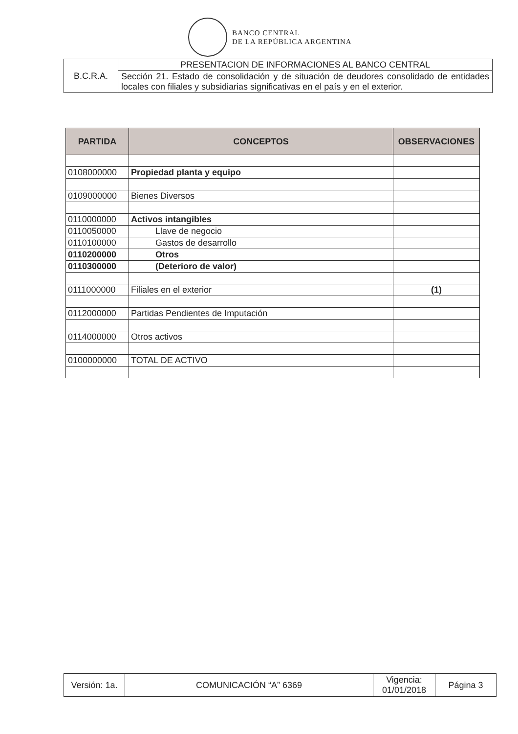BANCO CENTRAL
DE LA REPÚBLICA ARGENTINA
| B.C.R.A. | PRESENTACION DE INFORMACIONES AL BANCO CENTRAL |
| | Sección 21. Estado de consolidación y de situación de deudores consolidado de entidades locales con filiales y subsidiarias significativas en el país y en el exterior. |
| PARTIDA | CONCEPTOS | OBSERVACIONES |
| --- | --- | --- |
| 0108000000 | Propiedad planta y equipo | |
| 0109000000 | Bienes Diversos | |
| 0110000000 | Activos intangibles | |
| 0110050000 | Llave de negocio | |
| 0110100000 | Gastos de desarrollo | |
| 0110200000 | Otros | |
| 0110300000 | (Deterioro de valor) | |
| 0111000000 | Filiales en el exterior | (1) |
| 0112000000 | Partidas Pendientes de Imputación | |
| 0114000000 | Otros activos | |
| 0100000000 | TOTAL DE ACTIVO | |
| Versión: 1a. | COMUNICACIÓN “A” 6369 | Vigencia: 01/01/2018 | Página 3 |